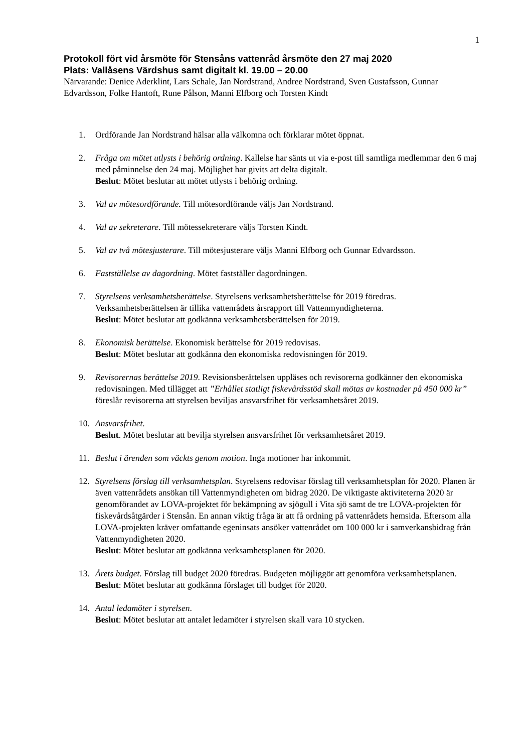1
Protokoll fört vid årsmöte för Stensåns vattenråd årsmöte den 27 maj 2020
Plats: Vallåsens Värdshus samt digitalt kl. 19.00 – 20.00
Närvarande: Denice Aderklint, Lars Schale, Jan Nordstrand, Andree Nordstrand, Sven Gustafsson, Gunnar Edvardsson, Folke Hantoft, Rune Pålson, Manni Elfborg och Torsten Kindt
1. Ordförande Jan Nordstrand hälsar alla välkomna och förklarar mötet öppnat.
2. Fråga om mötet utlysts i behörig ordning. Kallelse har sänts ut via e-post till samtliga medlemmar den 6 maj med påminnelse den 24 maj. Möjlighet har givits att delta digitalt.
Beslut: Mötet beslutar att mötet utlysts i behörig ordning.
3. Val av mötesordförande. Till mötesordförande väljs Jan Nordstrand.
4. Val av sekreterare. Till mötessekreterare väljs Torsten Kindt.
5. Val av två mötesjusterare. Till mötesjusterare väljs Manni Elfborg och Gunnar Edvardsson.
6. Fastställelse av dagordning. Mötet fastställer dagordningen.
7. Styrelsens verksamhetsberättelse. Styrelsens verksamhetsberättelse för 2019 föredras. Verksamhetsberättelsen är tillika vattenrådets årsrapport till Vattenmyndigheterna.
Beslut: Mötet beslutar att godkänna verksamhetsberättelsen för 2019.
8. Ekonomisk berättelse. Ekonomisk berättelse för 2019 redovisas.
Beslut: Mötet beslutar att godkänna den ekonomiska redovisningen för 2019.
9. Revisorernas berättelse 2019. Revisionsberättelsen uppläses och revisorerna godkänner den ekonomiska redovisningen. Med tillägget att ”Erhållet statligt fiskevårdsstöd skall mötas av kostnader på 450 000 kr” föreslår revisorerna att styrelsen beviljas ansvarsfrihet för verksamhetsåret 2019.
10. Ansvarsfrihet.
Beslut. Mötet beslutar att bevilja styrelsen ansvarsfrihet för verksamhetsåret 2019.
11. Beslut i ärenden som väckts genom motion. Inga motioner har inkommit.
12. Styrelsens förslag till verksamhetsplan. Styrelsens redovisar förslag till verksamhetsplan för 2020. Planen är även vattenrådets ansökan till Vattenmyndigheten om bidrag 2020. De viktigaste aktiviteterna 2020 är genomförandet av LOVA-projektet för bekämpning av sjögull i Vita sjö samt de tre LOVA-projekten för fiskevårdsåtgärder i Stensån. En annan viktig fråga är att få ordning på vattenrådets hemsida. Eftersom alla LOVA-projekten kräver omfattande egeninsats ansöker vattenrådet om 100 000 kr i samverkansbidrag från Vattenmyndigheten 2020.
Beslut: Mötet beslutar att godkänna verksamhetsplanen för 2020.
13. Årets budget. Förslag till budget 2020 föredras. Budgeten möjliggör att genomföra verksamhetsplanen.
Beslut: Mötet beslutar att godkänna förslaget till budget för 2020.
14. Antal ledamöter i styrelsen.
Beslut: Mötet beslutar att antalet ledamöter i styrelsen skall vara 10 stycken.